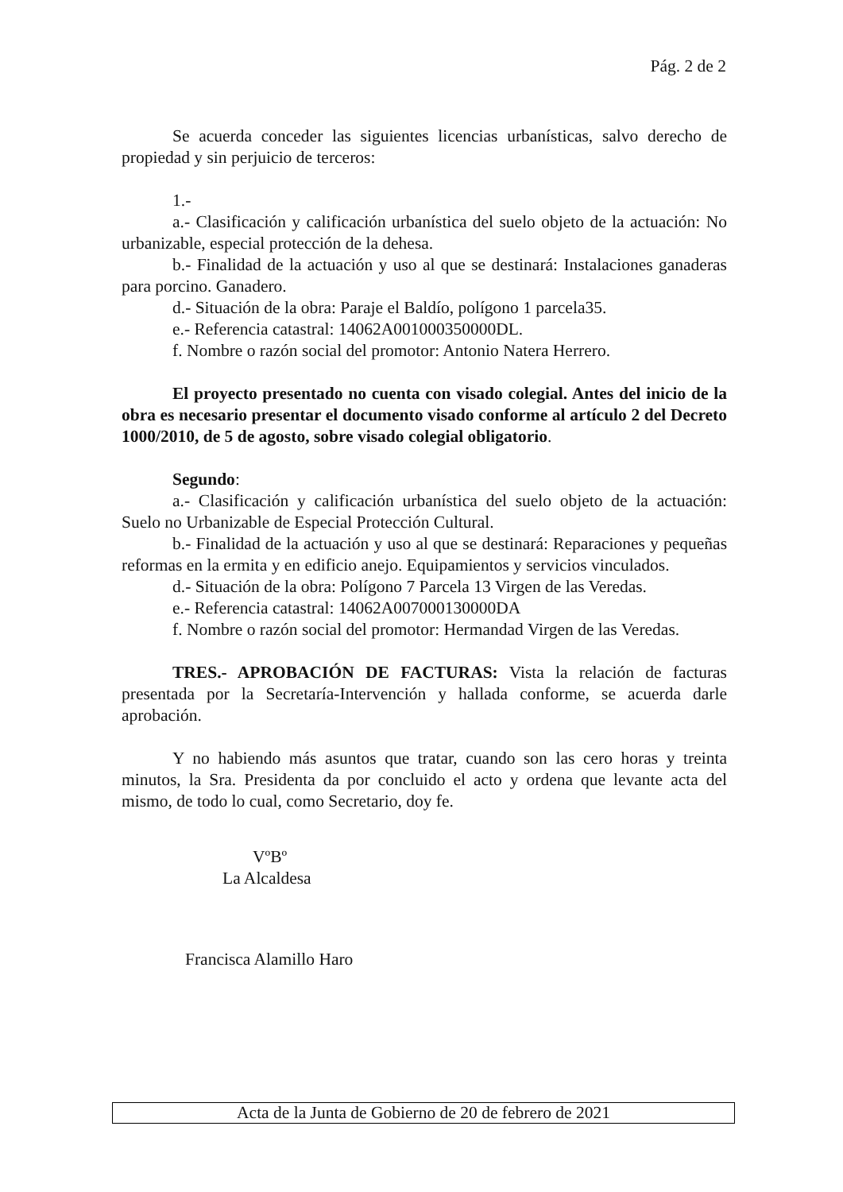Pág. 2 de 2
Se acuerda conceder las siguientes licencias urbanísticas, salvo derecho de propiedad y sin perjuicio de terceros:
1.-
a.- Clasificación y calificación urbanística del suelo objeto de la actuación: No urbanizable, especial protección de la dehesa.
b.- Finalidad de la actuación y uso al que se destinará: Instalaciones ganaderas para porcino. Ganadero.
d.- Situación de la obra: Paraje el Baldío, polígono 1 parcela35.
e.- Referencia catastral: 14062A001000350000DL.
f. Nombre o razón social del promotor: Antonio Natera Herrero.
El proyecto presentado no cuenta con visado colegial. Antes del inicio de la obra es necesario presentar el documento visado conforme al artículo 2 del Decreto 1000/2010, de 5 de agosto, sobre visado colegial obligatorio.
Segundo:
a.- Clasificación y calificación urbanística del suelo objeto de la actuación: Suelo no Urbanizable de Especial Protección Cultural.
b.- Finalidad de la actuación y uso al que se destinará: Reparaciones y pequeñas reformas en la ermita y en edificio anejo. Equipamientos y servicios vinculados.
d.- Situación de la obra: Polígono 7 Parcela 13 Virgen de las Veredas.
e.- Referencia catastral: 14062A007000130000DA
f. Nombre o razón social del promotor: Hermandad Virgen de las Veredas.
TRES.- APROBACIÓN DE FACTURAS: Vista la relación de facturas presentada por la Secretaría-Intervención y hallada conforme, se acuerda darle aprobación.
Y no habiendo más asuntos que tratar, cuando son las cero horas y treinta minutos, la Sra. Presidenta da por concluido el acto y ordena que levante acta del mismo, de todo lo cual, como Secretario, doy fe.
VºBº
La Alcaldesa
Francisca Alamillo Haro
Acta de la Junta de Gobierno de 20 de febrero de 2021